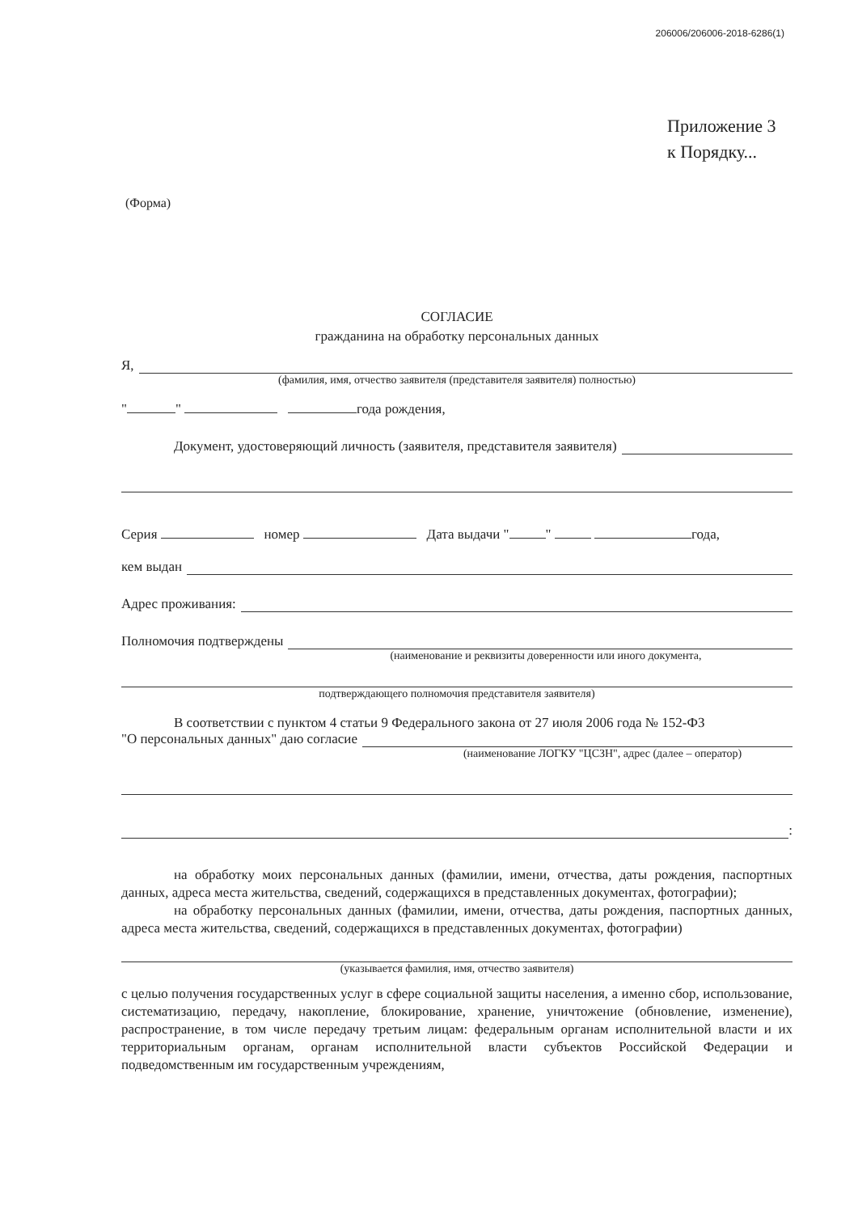206006/206006-2018-6286(1)
Приложение 3
к Порядку...
(Форма)
СОГЛАСИЕ
гражданина на обработку персональных данных
Я,
(фамилия, имя, отчество заявителя (представителя заявителя) полностью)
" " года рождения,
Документ, удостоверяющий личность (заявителя, представителя заявителя)
Серия номер Дата выдачи " " года,
кем выдан
Адрес проживания:
Полномочия подтверждены
(наименование и реквизиты доверенности или иного документа,
подтверждающего полномочия представителя заявителя)
В соответствии с пунктом 4 статьи 9 Федерального закона от 27 июля 2006 года № 152-ФЗ
"О персональных данных" даю согласие
(наименование ЛОГКУ "ЦСЗН", адрес (далее – оператор)
:
на обработку моих персональных данных (фамилии, имени, отчества, даты рождения, паспортных данных, адреса места жительства, сведений, содержащихся в представленных документах, фотографии);
на обработку персональных данных (фамилии, имени, отчества, даты рождения, паспортных данных, адреса места жительства, сведений, содержащихся в представленных документах, фотографии)
(указывается фамилия, имя, отчество заявителя)
с целью получения государственных услуг в сфере социальной защиты населения, а именно сбор, использование, систематизацию, передачу, накопление, блокирование, хранение, уничтожение (обновление, изменение), распространение, в том числе передачу третьим лицам: федеральным органам исполнительной власти и их территориальным органам, органам исполнительной власти субъектов Российской Федерации и подведомственным им государственным учреждениям,